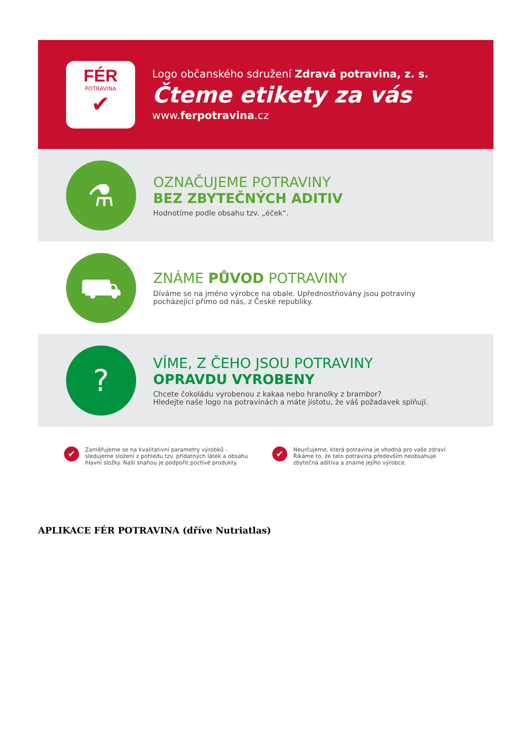FÉR
POTRAVINA
✔
Logo občanského sdružení Zdravá potravina, z. s.
Čteme etikety za vás
www.ferpotravina.cz
⚗
OZNAČUJEME POTRAVINY
BEZ ZBYTEČNÝCH ADITIV
Hodnotíme podle obsahu tzv. „éček“.
⛟
ZNÁME PŮVOD POTRAVINY
Díváme se na jméno výrobce na obale. Upřednostňovány jsou potraviny
pocházející přímo od nás, z České republiky.
?
VÍME, Z ČEHO JSOU POTRAVINY
OPRAVDU VYROBENY
Chcete čokoládu vyrobenou z kakaa nebo hranolky z brambor?
Hledejte naše logo na potravinách a máte jistotu, že váš požadavek splňují.
✔
Zaměřujeme se na kvalitativní parametry výrobků - sledujeme složení z pohledu tzv. přídatných látek a obsahu hlavní složky. Naší snahou je podpořit poctivé produkty.
✔
Neurčujeme, která potravina je vhodná pro vaše zdraví. Říkáme to, že tato potravina především neobsahuje zbytečná aditiva a známe jejího výrobce.
APLIKACE FÉR POTRAVINA (dříve Nutriatlas)